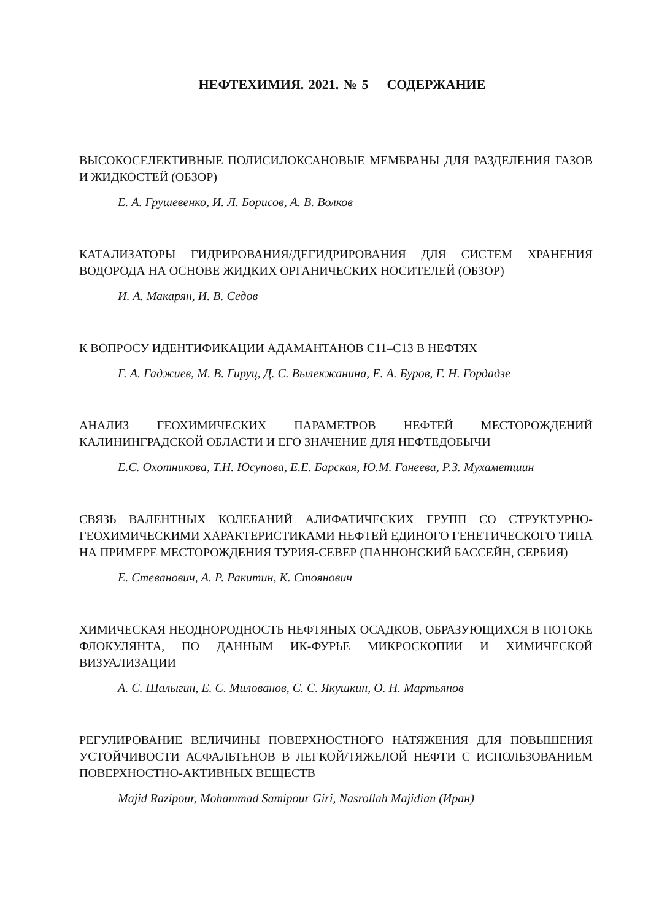НЕФТЕХИМИЯ. 2021. № 5 СОДЕРЖАНИЕ
ВЫСОКОСЕЛЕКТИВНЫЕ ПОЛИСИЛОКСАНОВЫЕ МЕМБРАНЫ ДЛЯ РАЗДЕЛЕНИЯ ГАЗОВ И ЖИДКОСТЕЙ (ОБЗОР)
Е. А. Грушевенко, И. Л. Борисов, А. В. Волков
КАТАЛИЗАТОРЫ ГИДРИРОВАНИЯ/ДЕГИДРИРОВАНИЯ ДЛЯ СИСТЕМ ХРАНЕНИЯ ВОДОРОДА НА ОСНОВЕ ЖИДКИХ ОРГАНИЧЕСКИХ НОСИТЕЛЕЙ (ОБЗОР)
И. А. Макарян, И. В. Седов
К ВОПРОСУ ИДЕНТИФИКАЦИИ АДАМАНТАНОВ С11–С13 В НЕФТЯХ
Г. А. Гаджиев, М. В. Гируц, Д. С. Вылекжанина, Е. А. Буров, Г. Н. Гордадзе
АНАЛИЗ ГЕОХИМИЧЕСКИХ ПАРАМЕТРОВ НЕФТЕЙ МЕСТОРОЖДЕНИЙ КАЛИНИНГРАДСКОЙ ОБЛАСТИ И ЕГО ЗНАЧЕНИЕ ДЛЯ НЕФТЕДОБЫЧИ
Е.С. Охотникова, Т.Н. Юсупова, Е.Е. Барская, Ю.М. Ганеева, Р.З. Мухаметшин
СВЯЗЬ ВАЛЕНТНЫХ КОЛЕБАНИЙ АЛИФАТИЧЕСКИХ ГРУПП СО СТРУКТУРНО-ГЕОХИМИЧЕСКИМИ ХАРАКТЕРИСТИКАМИ НЕФТЕЙ ЕДИНОГО ГЕНЕТИЧЕСКОГО ТИПА НА ПРИМЕРЕ МЕСТОРОЖДЕНИЯ ТУРИЯ-СЕВЕР (ПАННОНСКИЙ БАССЕЙН, СЕРБИЯ)
Е. Стеванович, А. Р. Ракитин, К. Стоянович
ХИМИЧЕСКАЯ НЕОДНОРОДНОСТЬ НЕФТЯНЫХ ОСАДКОВ, ОБРАЗУЮЩИХСЯ В ПОТОКЕ ФЛОКУЛЯНТА, ПО ДАННЫМ ИК-ФУРЬЕ МИКРОСКОПИИ И ХИМИЧЕСКОЙ ВИЗУАЛИЗАЦИИ
А. С. Шалыгин, Е. С. Милованов, С. С. Якушкин, О. Н. Мартьянов
РЕГУЛИРОВАНИЕ ВЕЛИЧИНЫ ПОВЕРХНОСТНОГО НАТЯЖЕНИЯ ДЛЯ ПОВЫШЕНИЯ УСТОЙЧИВОСТИ АСФАЛЬТЕНОВ В ЛЕГКОЙ/ТЯЖЕЛОЙ НЕФТИ С ИСПОЛЬЗОВАНИЕМ ПОВЕРХНОСТНО-АКТИВНЫХ ВЕЩЕСТВ
Majid Razipour, Mohammad Samipour Giri, Nasrollah Majidian (Иран)